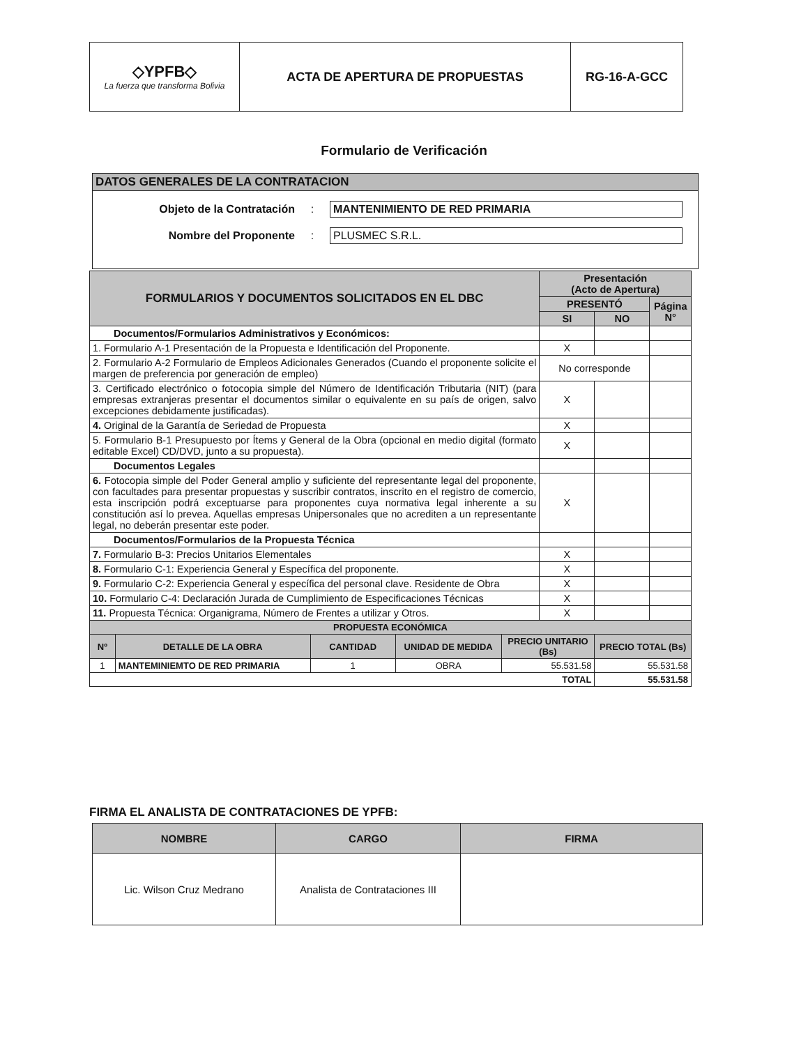| ◇YPFB◇ La fuerza que transforma Bolivia | ACTA DE APERTURA DE PROPUESTAS | RG-16-A-GCC |
Formulario de Verificación
DATOS GENERALES DE LA CONTRATACION
Objeto de la Contratación : MANTENIMIENTO DE RED PRIMARIA
Nombre del Proponente : PLUSMEC S.R.L.
| FORMULARIOS Y DOCUMENTOS SOLICITADOS EN EL DBC | | | | | Presentación (Acto de Apertura) | | |
| --- | --- | --- | --- | --- | --- | --- | --- |
| | | | | | PRESENTÓ | | Página N° |
| | | | | | SI | NO | |
| Documentos/Formularios Administrativos y Económicos: | | | | | | | |
| 1. Formulario A-1 Presentación de la Propuesta e Identificación del Proponente. | | | | | X | | |
| 2. Formulario A-2 Formulario de Empleos Adicionales Generados (Cuando el proponente solicite el margen de preferencia por generación de empleo) | | | | | No corresponde | | |
| 3. Certificado electrónico o fotocopia simple del Número de Identificación Tributaria (NIT) (para empresas extranjeras presentar el documentos similar o equivalente en su país de origen, salvo excepciones debidamente justificadas). | | | | | X | | |
| 4. Original de la Garantía de Seriedad de Propuesta | | | | | X | | |
| 5. Formulario B-1 Presupuesto por Ítems y General de la Obra (opcional en medio digital (formato editable Excel) CD/DVD, junto a su propuesta). | | | | | X | | |
| Documentos Legales | | | | | | | |
| 6. Fotocopia simple del Poder General amplio y suficiente del representante legal del proponente, con facultades para presentar propuestas y suscribir contratos, inscrito en el registro de comercio, esta inscripción podrá exceptuarse para proponentes cuya normativa legal inherente a su constitución así lo prevea. Aquellas empresas Unipersonales que no acrediten a un representante legal, no deberán presentar este poder. | | | | | X | | |
| Documentos/Formularios de la Propuesta Técnica | | | | | | | |
| 7. Formulario B-3: Precios Unitarios Elementales | | | | | X | | |
| 8. Formulario C-1: Experiencia General y Específica del proponente. | | | | | X | | |
| 9. Formulario C-2: Experiencia General y específica del personal clave. Residente de Obra | | | | | X | | |
| 10. Formulario C-4: Declaración Jurada de Cumplimiento de Especificaciones Técnicas | | | | | X | | |
| 11. Propuesta Técnica: Organigrama, Número de Frentes a utilizar y Otros. | | | | | X | | |
| PROPUESTA ECONÓMICA | | | | | | | |
| Nº | DETALLE DE LA OBRA | CANTIDAD | UNIDAD DE MEDIDA | PRECIO UNITARIO (Bs) | | PRECIO TOTAL (Bs) | |
| 1 | MANTEMINIEMTO DE RED PRIMARIA | 1 | OBRA | 55.531.58 | | 55.531.58 | |
| TOTAL | | | | | | 55.531.58 | |
FIRMA EL ANALISTA DE CONTRATACIONES DE YPFB:
| NOMBRE | CARGO | FIRMA |
| --- | --- | --- |
| Lic. Wilson Cruz Medrano | Analista de Contrataciones III | |